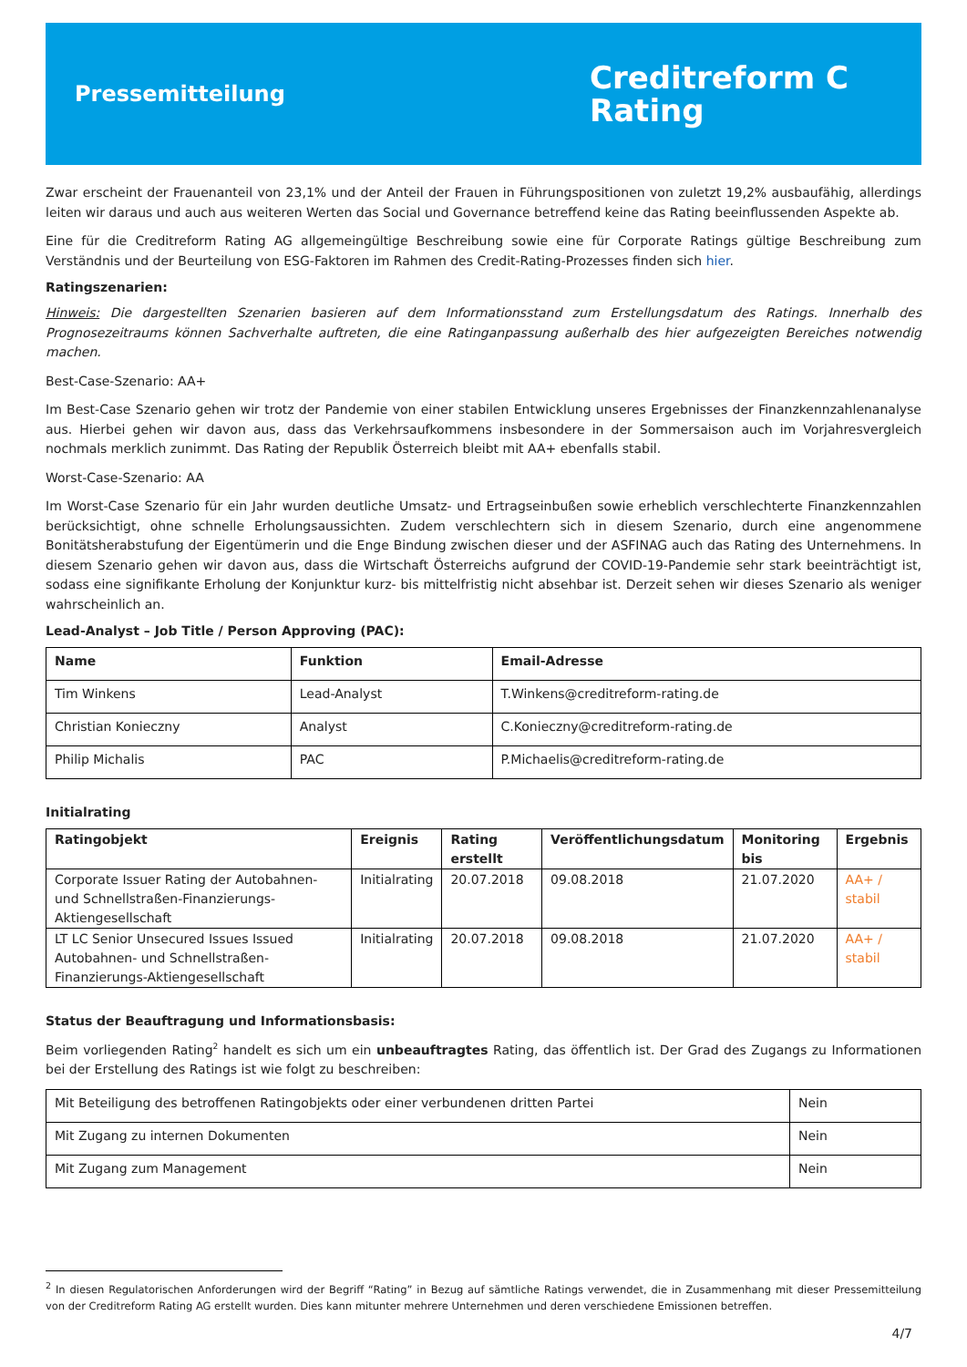Pressemitteilung
Creditreform C
Rating
Zwar erscheint der Frauenanteil von 23,1% und der Anteil der Frauen in Führungspositionen von zuletzt 19,2% ausbaufähig, allerdings leiten wir daraus und auch aus weiteren Werten das Social und Governance betreffend keine das Rating beeinflussenden Aspekte ab.
Eine für die Creditreform Rating AG allgemeingültige Beschreibung sowie eine für Corporate Ratings gültige Beschreibung zum Verständnis und der Beurteilung von ESG-Faktoren im Rahmen des Credit-Rating-Prozesses finden sich hier.
Ratingszenarien:
Hinweis: Die dargestellten Szenarien basieren auf dem Informationsstand zum Erstellungsdatum des Ratings. Innerhalb des Prognosezeitraums können Sachverhalte auftreten, die eine Ratinganpassung außerhalb des hier aufgezeigten Bereiches notwendig machen.
Best-Case-Szenario: AA+
Im Best-Case Szenario gehen wir trotz der Pandemie von einer stabilen Entwicklung unseres Ergebnisses der Finanzkennzahlenanalyse aus. Hierbei gehen wir davon aus, dass das Verkehrsaufkommens insbesondere in der Sommersaison auch im Vorjahresvergleich nochmals merklich zunimmt. Das Rating der Republik Österreich bleibt mit AA+ ebenfalls stabil.
Worst-Case-Szenario: AA
Im Worst-Case Szenario für ein Jahr wurden deutliche Umsatz- und Ertragseinbußen sowie erheblich verschlechterte Finanzkennzahlen berücksichtigt, ohne schnelle Erholungsaussichten. Zudem verschlechtern sich in diesem Szenario, durch eine angenommene Bonitätsherabstufung der Eigentümerin und die Enge Bindung zwischen dieser und der ASFINAG auch das Rating des Unternehmens. In diesem Szenario gehen wir davon aus, dass die Wirtschaft Österreichs aufgrund der COVID-19-Pandemie sehr stark beeinträchtigt ist, sodass eine signifikante Erholung der Konjunktur kurz- bis mittelfristig nicht absehbar ist. Derzeit sehen wir dieses Szenario als weniger wahrscheinlich an.
Lead-Analyst – Job Title / Person Approving (PAC):
| Name | Funktion | Email-Adresse |
| --- | --- | --- |
| Tim Winkens | Lead-Analyst | T.Winkens@creditreform-rating.de |
| Christian Konieczny | Analyst | C.Konieczny@creditreform-rating.de |
| Philip Michalis | PAC | P.Michaelis@creditreform-rating.de |
Initialrating
| Ratingobjekt | Ereignis | Rating erstellt | Veröffentlichungsdatum | Monitoring bis | Ergebnis |
| --- | --- | --- | --- | --- | --- |
| Corporate Issuer Rating der Autobahnen- und Schnellstraßen-Finanzierungs-Aktiengesellschaft | Initialrating | 20.07.2018 | 09.08.2018 | 21.07.2020 | AA+ / stabil |
| LT LC Senior Unsecured Issues Issued Autobahnen- und Schnellstraßen-Finanzierungs-Aktiengesellschaft | Initialrating | 20.07.2018 | 09.08.2018 | 21.07.2020 | AA+ / stabil |
Status der Beauftragung und Informationsbasis:
Beim vorliegenden Rating<sup>2</sup> handelt es sich um ein unbeauftragtes Rating, das öffentlich ist. Der Grad des Zugangs zu Informationen bei der Erstellung des Ratings ist wie folgt zu beschreiben:
| Mit Beteiligung des betroffenen Ratingobjekts oder einer verbundenen dritten Partei | Nein |
| Mit Zugang zu internen Dokumenten | Nein |
| Mit Zugang zum Management | Nein |
<sup>2</sup> In diesen Regulatorischen Anforderungen wird der Begriff “Rating” in Bezug auf sämtliche Ratings verwendet, die in Zusammenhang mit dieser Pressemitteilung von der Creditreform Rating AG erstellt wurden. Dies kann mitunter mehrere Unternehmen und deren verschiedene Emissionen betreffen.
4/7